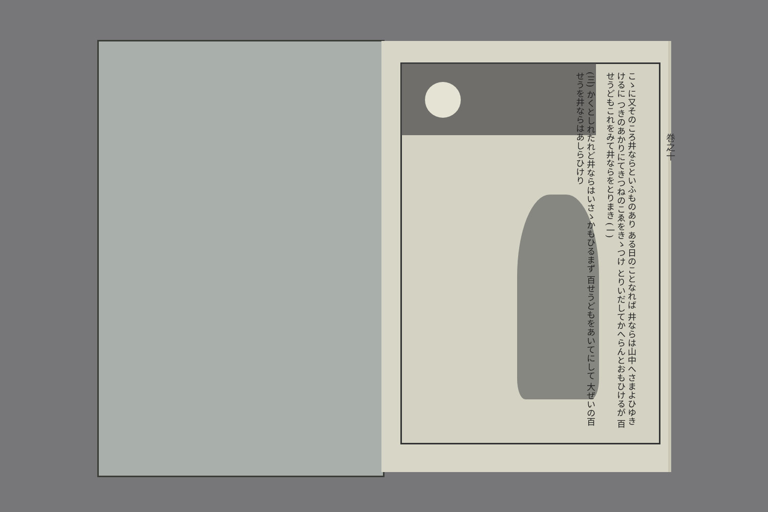こゝに又そのころ井ならといふものあり ある日のことなれば 井ならは山中へさまよひゆきけるに つきのあかりにてきつねのこゑをきゝつけ とりいだしてかへらんとおもひけるが 百せうどもこれをみて井ならをとりまき (一)
(三) かくとしれたれど井ならはいさゝかもひるまず 百せうどもをあいてにして 大ぜいの百せうを井ならはあしらひけり
巻之十